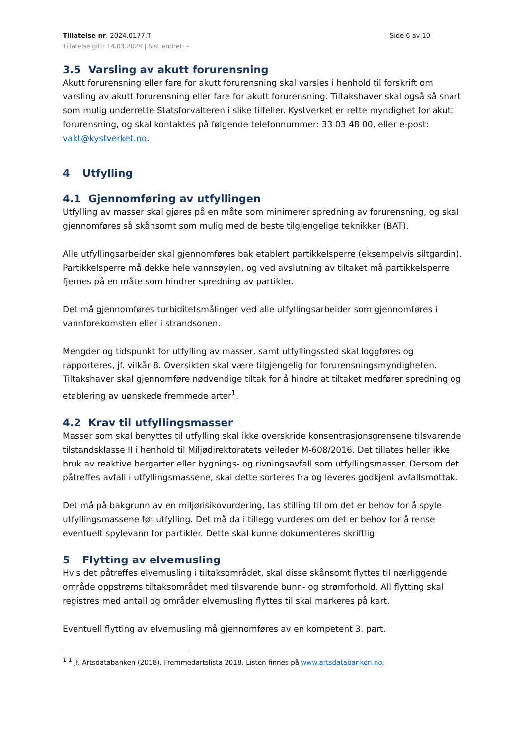Tillatelse nr. 2024.0177.T Side 6 av 10
Tillatelse gitt: 14.03.2024 | Sist endret: -
3.5 Varsling av akutt forurensning
Akutt forurensning eller fare for akutt forurensning skal varsles i henhold til forskrift om varsling av akutt forurensning eller fare for akutt forurensning. Tiltakshaver skal også så snart som mulig underrette Statsforvalteren i slike tilfeller. Kystverket er rette myndighet for akutt forurensning, og skal kontaktes på følgende telefonnummer: 33 03 48 00, eller e-post: vakt@kystverket.no.
4 Utfylling
4.1 Gjennomføring av utfyllingen
Utfylling av masser skal gjøres på en måte som minimerer spredning av forurensning, og skal gjennomføres så skånsomt som mulig med de beste tilgjengelige teknikker (BAT).
Alle utfyllingsarbeider skal gjennomføres bak etablert partikkelsperre (eksempelvis siltgardin). Partikkelsperre må dekke hele vannsøylen, og ved avslutning av tiltaket må partikkelsperre fjernes på en måte som hindrer spredning av partikler.
Det må gjennomføres turbiditetsmålinger ved alle utfyllingsarbeider som gjennomføres i vannforekomsten eller i strandsonen.
Mengder og tidspunkt for utfylling av masser, samt utfyllingssted skal loggføres og rapporteres, jf. vilkår 8. Oversikten skal være tilgjengelig for forurensningsmyndigheten. Tiltakshaver skal gjennomføre nødvendige tiltak for å hindre at tiltaket medfører spredning og etablering av uønskede fremmede arter<sup>1</sup>.
4.2 Krav til utfyllingsmasser
Masser som skal benyttes til utfylling skal ikke overskride konsentrasjonsgrensene tilsvarende tilstandsklasse II i henhold til Miljødirektoratets veileder M-608/2016. Det tillates heller ikke bruk av reaktive bergarter eller bygnings- og rivningsavfall som utfyllingsmasser. Dersom det påtreffes avfall i utfyllingsmassene, skal dette sorteres fra og leveres godkjent avfallsmottak.
Det må på bakgrunn av en miljørisikovurdering, tas stilling til om det er behov for å spyle utfyllingsmassene før utfylling. Det må da i tillegg vurderes om det er behov for å rense eventuelt spylevann for partikler. Dette skal kunne dokumenteres skriftlig.
5 Flytting av elvemusling
Hvis det påtreffes elvemusling i tiltaksområdet, skal disse skånsomt flyttes til nærliggende område oppstrøms tiltaksområdet med tilsvarende bunn- og strømforhold. All flytting skal registres med antall og områder elvemusling flyttes til skal markeres på kart.
Eventuell flytting av elvemusling må gjennomføres av en kompetent 3. part.
<sup>1</sup> <sup>1</sup> Jf. Artsdatabanken (2018). Fremmedartslista 2018. Listen finnes på www.artsdatabanken.no.